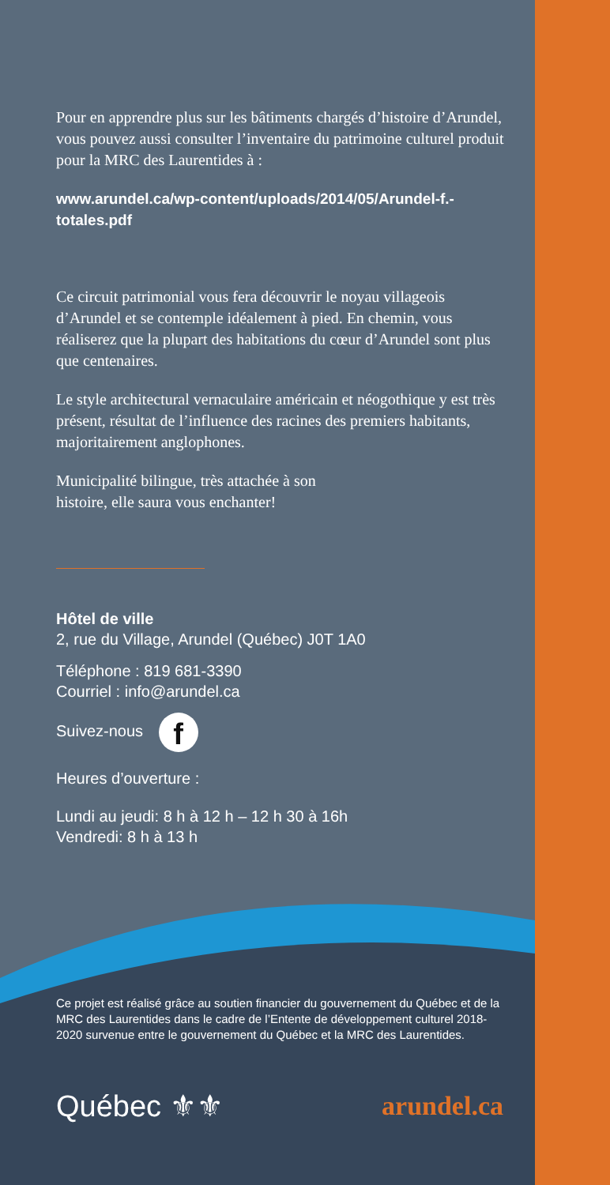Pour en apprendre plus sur les bâtiments chargés d’histoire d’Arundel, vous pouvez aussi consulter l’inventaire du patrimoine culturel produit pour la MRC des Laurentides à :
www.arundel.ca/wp-content/uploads/2014/05/Arundel-f.-totales.pdf
Ce circuit patrimonial vous fera découvrir le noyau villageois d’Arundel et se contemple idéalement à pied. En chemin, vous réaliserez que la plupart des habitations du cœur d’Arundel sont plus que centenaires.
Le style architectural vernaculaire américain et néogothique y est très présent, résultat de l’influence des racines des premiers habitants, majoritairement anglophones.
Municipalité bilingue, très attachée à son
histoire, elle saura vous enchanter!
Hôtel de ville
2, rue du Village, Arundel (Québec) J0T 1A0
Téléphone : 819 681-3390
Courriel : info@arundel.ca
Suivez-nous f
Heures d’ouverture :
Lundi au jeudi: 8 h à 12 h – 12 h 30 à 16h
Vendredi: 8 h à 13 h
Ce projet est réalisé grâce au soutien financier du gouvernement du Québec et de la MRC des Laurentides dans le cadre de l’Entente de développement culturel 2018-2020 survenue entre le gouvernement du Québec et la MRC des Laurentides.
Québec ⚜⚜ arundel.ca